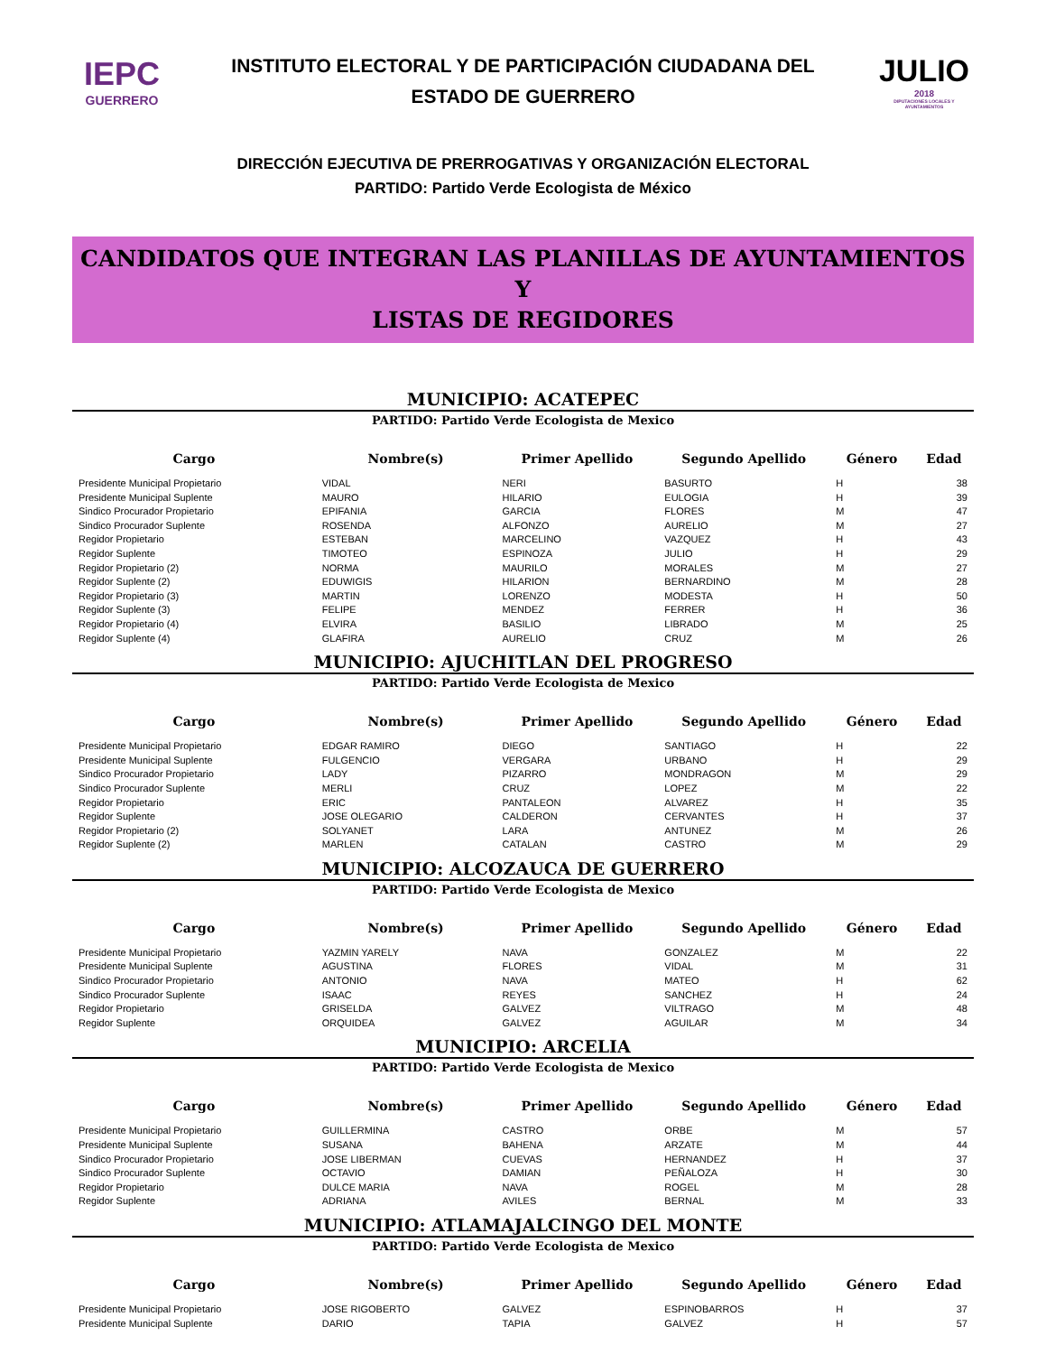IEPC
GUERRERO
INSTITUTO ELECTORAL Y DE PARTICIPACIÓN CIUDADANA DEL
ESTADO DE GUERRERO
JULIO
2018
DIPUTACIONES LOCALES Y AYUNTAMIENTOS
DIRECCIÓN EJECUTIVA DE PRERROGATIVAS Y ORGANIZACIÓN ELECTORAL
PARTIDO: Partido Verde Ecologista de México
CANDIDATOS QUE INTEGRAN LAS PLANILLAS DE AYUNTAMIENTOS Y
LISTAS DE REGIDORES
MUNICIPIO: ACATEPEC
PARTIDO: Partido Verde Ecologista de Mexico
| Cargo | Nombre(s) | Primer Apellido | Segundo Apellido | Género | Edad |
| --- | --- | --- | --- | --- | --- |
| Presidente Municipal Propietario | VIDAL | NERI | BASURTO | H | 38 |
| Presidente Municipal Suplente | MAURO | HILARIO | EULOGIA | H | 39 |
| Sindico Procurador Propietario | EPIFANIA | GARCIA | FLORES | M | 47 |
| Sindico Procurador Suplente | ROSENDA | ALFONZO | AURELIO | M | 27 |
| Regidor Propietario | ESTEBAN | MARCELINO | VAZQUEZ | H | 43 |
| Regidor Suplente | TIMOTEO | ESPINOZA | JULIO | H | 29 |
| Regidor Propietario (2) | NORMA | MAURILO | MORALES | M | 27 |
| Regidor Suplente (2) | EDUWIGIS | HILARION | BERNARDINO | M | 28 |
| Regidor Propietario (3) | MARTIN | LORENZO | MODESTA | H | 50 |
| Regidor Suplente (3) | FELIPE | MENDEZ | FERRER | H | 36 |
| Regidor Propietario (4) | ELVIRA | BASILIO | LIBRADO | M | 25 |
| Regidor Suplente (4) | GLAFIRA | AURELIO | CRUZ | M | 26 |
MUNICIPIO: AJUCHITLAN DEL PROGRESO
PARTIDO: Partido Verde Ecologista de Mexico
| Cargo | Nombre(s) | Primer Apellido | Segundo Apellido | Género | Edad |
| --- | --- | --- | --- | --- | --- |
| Presidente Municipal Propietario | EDGAR RAMIRO | DIEGO | SANTIAGO | H | 22 |
| Presidente Municipal Suplente | FULGENCIO | VERGARA | URBANO | H | 29 |
| Sindico Procurador Propietario | LADY | PIZARRO | MONDRAGON | M | 29 |
| Sindico Procurador Suplente | MERLI | CRUZ | LOPEZ | M | 22 |
| Regidor Propietario | ERIC | PANTALEON | ALVAREZ | H | 35 |
| Regidor Suplente | JOSE OLEGARIO | CALDERON | CERVANTES | H | 37 |
| Regidor Propietario (2) | SOLYANET | LARA | ANTUNEZ | M | 26 |
| Regidor Suplente (2) | MARLEN | CATALAN | CASTRO | M | 29 |
MUNICIPIO: ALCOZAUCA DE GUERRERO
PARTIDO: Partido Verde Ecologista de Mexico
| Cargo | Nombre(s) | Primer Apellido | Segundo Apellido | Género | Edad |
| --- | --- | --- | --- | --- | --- |
| Presidente Municipal Propietario | YAZMIN YARELY | NAVA | GONZALEZ | M | 22 |
| Presidente Municipal Suplente | AGUSTINA | FLORES | VIDAL | M | 31 |
| Sindico Procurador Propietario | ANTONIO | NAVA | MATEO | H | 62 |
| Sindico Procurador Suplente | ISAAC | REYES | SANCHEZ | H | 24 |
| Regidor Propietario | GRISELDA | GALVEZ | VILTRAGO | M | 48 |
| Regidor Suplente | ORQUIDEA | GALVEZ | AGUILAR | M | 34 |
MUNICIPIO: ARCELIA
PARTIDO: Partido Verde Ecologista de Mexico
| Cargo | Nombre(s) | Primer Apellido | Segundo Apellido | Género | Edad |
| --- | --- | --- | --- | --- | --- |
| Presidente Municipal Propietario | GUILLERMINA | CASTRO | ORBE | M | 57 |
| Presidente Municipal Suplente | SUSANA | BAHENA | ARZATE | M | 44 |
| Sindico Procurador Propietario | JOSE LIBERMAN | CUEVAS | HERNANDEZ | H | 37 |
| Sindico Procurador Suplente | OCTAVIO | DAMIAN | PEÑALOZA | H | 30 |
| Regidor Propietario | DULCE MARIA | NAVA | ROGEL | M | 28 |
| Regidor Suplente | ADRIANA | AVILES | BERNAL | M | 33 |
MUNICIPIO: ATLAMAJALCINGO DEL MONTE
PARTIDO: Partido Verde Ecologista de Mexico
| Cargo | Nombre(s) | Primer Apellido | Segundo Apellido | Género | Edad |
| --- | --- | --- | --- | --- | --- |
| Presidente Municipal Propietario | JOSE RIGOBERTO | GALVEZ | ESPINOBARROS | H | 37 |
| Presidente Municipal Suplente | DARIO | TAPIA | GALVEZ | H | 57 |